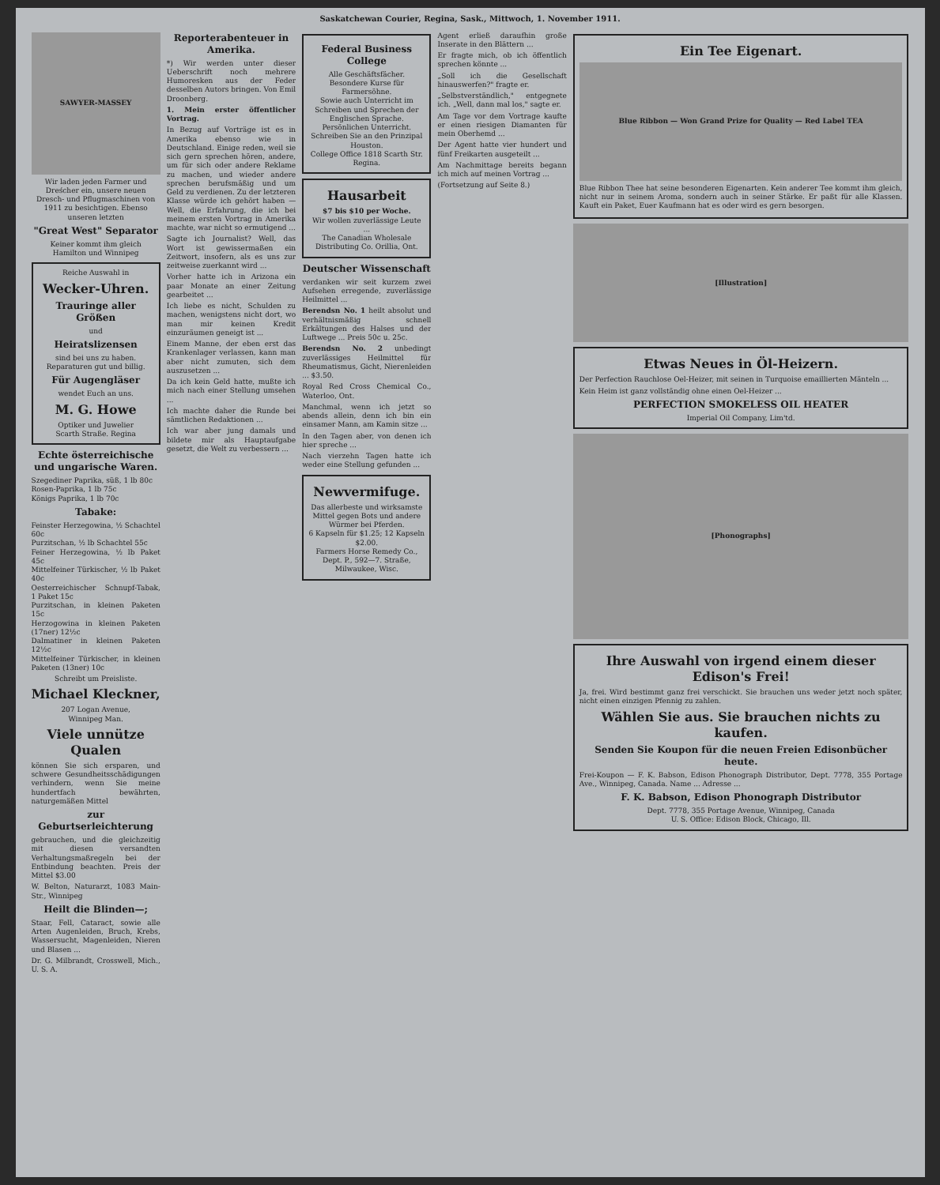Saskatchewan Courier, Regina, Sask., Mittwoch, 1. November 1911.
SAWYER-MASSEY
Wir laden jeden Farmer und Dreścher ein, unsere neuen Dresch- und Pflugmaschinen von 1911 zu besichtigen. Ebenso unseren letzten
"Great West" Separator
Keiner kommt ihm gleich
Hamilton und Winnipeg
Reiche Auswahl in
Wecker-Uhren.
Trauringe aller Größen
und
Heiratslizensen
sind bei uns zu haben.
Reparaturen gut und billig.
Für Augengläser
wendet Euch an uns.
M. G. Howe
Optiker und Juwelier
Scarth Straße. Regina
Echte österreichische und ungarische Waren.
Szegediner Paprika, süß, 1 lb 80c
Rosen-Paprika, 1 lb 75c
Königs Paprika, 1 lb 70c
Tabake:
Feinster Herzegowina, ½ Schachtel 60c
Purzitschan, ½ lb Schachtel 55c
Feiner Herzegowina, ½ lb Paket 45c
Mittelfeiner Türkischer, ½ lb Paket 40c
Oesterreichischer Schnupf-Tabak, 1 Paket 15c
Purzitschan, in kleinen Paketen 15c
Herzogowina in kleinen Paketen (17ner) 12½c
Dalmatiner in kleinen Paketen 12½c
Mittelfeiner Türkischer, in kleinen Paketen (13ner) 10c
Schreibt um Preisliste.
Michael Kleckner,
207 Logan Avenue,
Winnipeg Man.
Viele unnütze Qualen
können Sie sich ersparen, und schwere Gesundheitsschädigungen verhindern, wenn Sie meine hundertfach bewährten, naturgemäßen Mittel
zur Geburtserleichterung
gebrauchen, und die gleichzeitig mit diesen versandten Verhaltungsmaßregeln bei der Entbindung beachten. Preis der Mittel $3.00
W. Belton, Naturarzt, 1083 Main-Str., Winnipeg
Heilt die Blinden—;
Staar, Fell, Cataract, sowie alle Arten Augenleiden, Bruch, Krebs, Wassersucht, Magenleiden, Nieren und Blasen ...
Dr. G. Milbrandt, Crosswell, Mich., U. S. A.
Reporterabenteuer in Amerika.
*) Wir werden unter dieser Ueberschrift noch mehrere Humoresken aus der Feder desselben Autors bringen. Von Emil Droonberg.
1. Mein erster öffentlicher Vortrag.
In Bezug auf Vorträge ist es in Amerika ebenso wie in Deutschland. Einige reden, weil sie sich gern sprechen hören, andere, um für sich oder andere Reklame zu machen, und wieder andere sprechen berufsmäßig und um Geld zu verdienen. Zu der letzteren Klasse würde ich gehört haben — Well, die Erfahrung, die ich bei meinem ersten Vortrag in Amerika machte, war nicht so ermutigend ...
Sagte ich Journalist? Well, das Wort ist gewissermaßen ein Zeitwort, insofern, als es uns zur zeitweise zuerkannt wird ...
Vorher hatte ich in Arizona ein paar Monate an einer Zeitung gearbeitet ...
Ich liebe es nicht, Schulden zu machen, wenigstens nicht dort, wo man mir keinen Kredit einzuräumen geneigt ist ...
Einem Manne, der eben erst das Krankenlager verlassen, kann man aber nicht zumuten, sich dem auszusetzen ...
Da ich kein Geld hatte, mußte ich mich nach einer Stellung umsehen ...
Ich machte daher die Runde bei sämtlichen Redaktionen ...
Ich war aber jung damals und bildete mir als Hauptaufgabe gesetzt, die Welt zu verbessern ...
Federal Business College
Alle Geschäftsfächer.
Besondere Kurse für Farmersöhne.
Sowie auch Unterricht im Schreiben und Sprechen der Englischen Sprache.
Persönlichen Unterricht.
Schreiben Sie an den Prinzipal Houston.
College Office 1818 Scarth Str. Regina.
Hausarbeit
$7 bis $10 per Woche.
Wir wollen zuverlässige Leute ...
The Canadian Wholesale Distributing Co. Orillia, Ont.
Deutscher Wissenschaft
verdanken wir seit kurzem zwei Aufsehen erregende, zuverlässige Heilmittel ...
Berendsn No. 1 heilt absolut und verhältnismäßig schnell Erkältungen des Halses und der Luftwege ... Preis 50c u. 25c.
Berendsn No. 2 unbedingt zuverlässiges Heilmittel für Rheumatismus, Gicht, Nierenleiden ... $3.50.
Royal Red Cross Chemical Co., Waterloo, Ont.
Manchmal, wenn ich jetzt so abends allein, denn ich bin ein einsamer Mann, am Kamin sitze ...
In den Tagen aber, von denen ich hier spreche ...
Nach vierzehn Tagen hatte ich weder eine Stellung gefunden ...
Newvermifuge.
Das allerbeste und wirksamste Mittel gegen Bots und andere Würmer bei Pferden.
6 Kapseln für $1.25; 12 Kapseln $2.00.
Farmers Horse Remedy Co., Dept. P., 592—7. Straße, Milwaukee, Wisc.
Agent erließ daraufhin große Inserate in den Blättern ...
Er fragte mich, ob ich öffentlich sprechen könnte ...
„Soll ich die Gesellschaft hinauswerfen?" fragte er.
„Selbstverständlich," entgegnete ich. „Well, dann mal los," sagte er.
Am Tage vor dem Vortrage kaufte er einen riesigen Diamanten für mein Oberhemd ...
Der Agent hatte vier hundert und fünf Freikarten ausgeteilt ...
Am Nachmittage bereits begann ich mich auf meinen Vortrag ...
(Fortsetzung auf Seite 8.)
Ein Tee Eigenart.
Blue Ribbon — Won Grand Prize for Quality — Red Label TEA
Blue Ribbon Thee hat seine besonderen Eigenarten. Kein anderer Tee kommt ihm gleich, nicht nur in seinem Aroma, sondern auch in seiner Stärke. Er paßt für alle Klassen. Kauft ein Paket, Euer Kaufmann hat es oder wird es gern besorgen.
[Illustration]
Etwas Neues in Öl-Heizern.
Der Perfection Rauchlose Oel-Heizer, mit seinen in Turquoise emaillierten Mänteln ...
Kein Heim ist ganz vollständig ohne einen Oel-Heizer ...
PERFECTION SMOKELESS OIL HEATER
Imperial Oil Company, Lim'td.
[Phonographs]
Ihre Auswahl von irgend einem dieser Edison's Frei!
Ja, frei. Wird bestimmt ganz frei verschickt. Sie brauchen uns weder jetzt noch später, nicht einen einzigen Pfennig zu zahlen.
Wählen Sie aus. Sie brauchen nichts zu kaufen.
Senden Sie Koupon für die neuen Freien Edisonbücher heute.
Frei-Koupon — F. K. Babson, Edison Phonograph Distributor, Dept. 7778, 355 Portage Ave., Winnipeg, Canada. Name ... Adresse ...
F. K. Babson, Edison Phonograph Distributor
Dept. 7778, 355 Portage Avenue, Winnipeg, Canada
U. S. Office: Edison Block, Chicago, Ill.